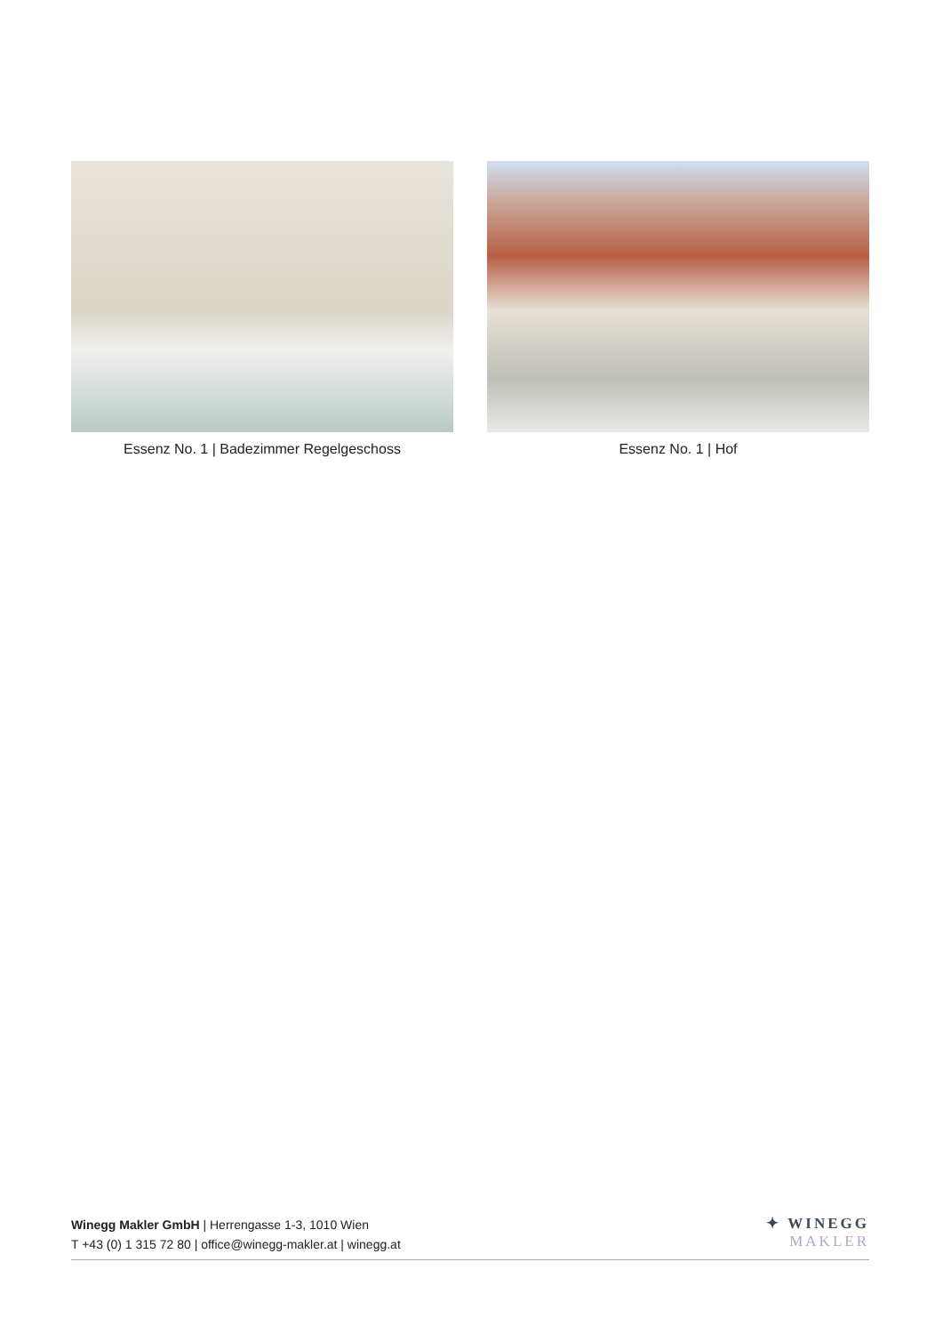Essenz No. 1 | Badezimmer Regelgeschoss Essenz No. 1 | Hof
Winegg Makler GmbH | Herrengasse 1-3, 1010 Wien
T +43 (0) 1 315 72 80 | office@winegg-makler.at | winegg.at
✦ WINEGG
MAKLER